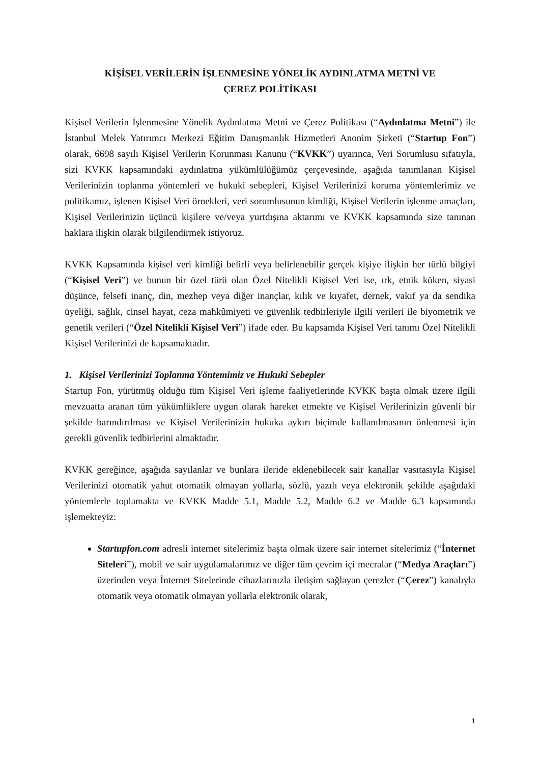KİŞİSEL VERİLERİN İŞLENMESİNE YÖNELİK AYDINLATMA METNİ VE
ÇEREZ POLİTİKASI
Kişisel Verilerin İşlenmesine Yönelik Aydınlatma Metni ve Çerez Politikası (“Aydınlatma Metni”) ile İstanbul Melek Yatırımcı Merkezi Eğitim Danışmanlık Hizmetleri Anonim Şirketi (“Startup Fon”) olarak, 6698 sayılı Kişisel Verilerin Korunması Kanunu (“KVKK”) uyarınca, Veri Sorumlusu sıfatıyla, sizi KVKK kapsamındaki aydınlatma yükümlülüğümüz çerçevesinde, aşağıda tanımlanan Kişisel Verilerinizin toplanma yöntemleri ve hukuki sebepleri, Kişisel Verilerinizi koruma yöntemlerimiz ve politikamız, işlenen Kişisel Veri örnekleri, veri sorumlusunun kimliği, Kişisel Verilerin işlenme amaçları, Kişisel Verilerinizin üçüncü kişilere ve/veya yurtdışına aktarımı ve KVKK kapsamında size tanınan haklara ilişkin olarak bilgilendirmek istiyoruz.
KVKK Kapsamında kişisel veri kimliği belirli veya belirlenebilir gerçek kişiye ilişkin her türlü bilgiyi (“Kişisel Veri”) ve bunun bir özel türü olan Özel Nitelikli Kişisel Veri ise, ırk, etnik köken, siyasi düşünce, felsefi inanç, din, mezhep veya diğer inançlar, kılık ve kıyafet, dernek, vakıf ya da sendika üyeliği, sağlık, cinsel hayat, ceza mahkûmiyeti ve güvenlik tedbirleriyle ilgili verileri ile biyometrik ve genetik verileri (“Özel Nitelikli Kişisel Veri”) ifade eder. Bu kapsamda Kişisel Veri tanımı Özel Nitelikli Kişisel Verilerinizi de kapsamaktadır.
1. Kişisel Verilerinizi Toplanma Yöntemimiz ve Hukuki Sebepler
Startup Fon, yürütmüş olduğu tüm Kişisel Veri işleme faaliyetlerinde KVKK başta olmak üzere ilgili mevzuatta aranan tüm yükümlüklere uygun olarak hareket etmekte ve Kişisel Verilerinizin güvenli bir şekilde barındırılması ve Kişisel Verilerinizin hukuka aykırı biçimde kullanılmasının önlenmesi için gerekli güvenlik tedbirlerini almaktadır.
KVKK gereğince, aşağıda sayılanlar ve bunlara ileride eklenebilecek sair kanallar vasıtasıyla Kişisel Verilerinizi otomatik yahut otomatik olmayan yollarla, sözlü, yazılı veya elektronik şekilde aşağıdaki yöntemlerle toplamakta ve KVKK Madde 5.1, Madde 5.2, Madde 6.2 ve Madde 6.3 kapsamında işlemekteyiz:
Startupfon.com adresli internet sitelerimiz başta olmak üzere sair internet sitelerimiz (“İnternet Siteleri”), mobil ve sair uygulamalarımız ve diğer tüm çevrim içi mecralar (“Medya Araçları”) üzerinden veya İnternet Sitelerinde cihazlarınızla iletişim sağlayan çerezler (“Çerez”) kanalıyla otomatik veya otomatik olmayan yollarla elektronik olarak,
1